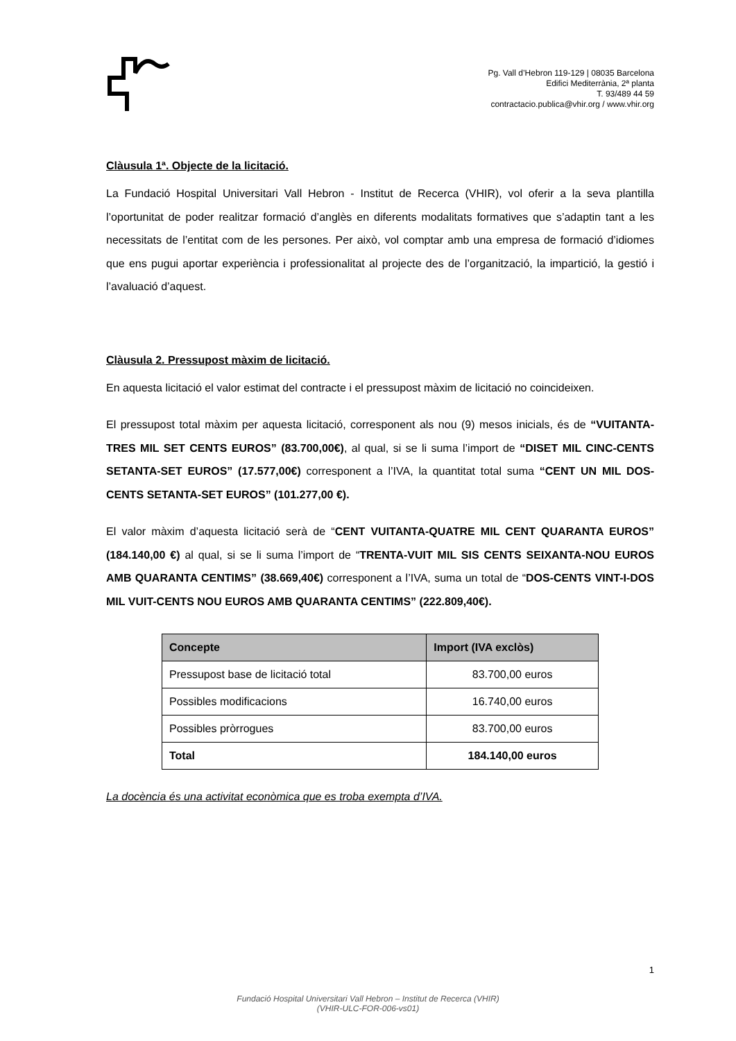Pg. Vall d’Hebron 119-129 | 08035 Barcelona
Edifici Mediterrània, 2ª planta
T. 93/489 44 59
contractacio.publica@vhir.org / www.vhir.org
Clàusula 1ª. Objecte de la licitació.
La Fundació Hospital Universitari Vall Hebron - Institut de Recerca (VHIR), vol oferir a la seva plantilla l’oportunitat de poder realitzar formació d’anglès en diferents modalitats formatives que s’adaptin tant a les necessitats de l’entitat com de les persones. Per això, vol comptar amb una empresa de formació d’idiomes que ens pugui aportar experiència i professionalitat al projecte des de l’organització, la impartició, la gestió i l’avaluació d’aquest.
Clàusula 2. Pressupost màxim de licitació.
En aquesta licitació el valor estimat del contracte i el pressupost màxim de licitació no coincideixen.
El pressupost total màxim per aquesta licitació, corresponent als nou (9) mesos inicials, és de “VUITANTA-TRES MIL SET CENTS EUROS” (83.700,00€), al qual, si se li suma l’import de “DISET MIL CINC-CENTS SETANTA-SET EUROS” (17.577,00€) corresponent a l’IVA, la quantitat total suma “CENT UN MIL DOS-CENTS SETANTA-SET EUROS” (101.277,00 €).
El valor màxim d’aquesta licitació serà de “CENT VUITANTA-QUATRE MIL CENT QUARANTA EUROS” (184.140,00 €) al qual, si se li suma l’import de “TRENTA-VUIT MIL SIS CENTS SEIXANTA-NOU EUROS AMB QUARANTA CENTIMS” (38.669,40€) corresponent a l’IVA, suma un total de “DOS-CENTS VINT-I-DOS MIL VUIT-CENTS NOU EUROS AMB QUARANTA CENTIMS” (222.809,40€).
| Concepte | Import (IVA exclòs) |
| --- | --- |
| Pressupost base de licitació total | 83.700,00 euros |
| Possibles modificacions | 16.740,00 euros |
| Possibles pròrrogues | 83.700,00 euros |
| Total | 184.140,00 euros |
La docència és una activitat econòmica que es troba exempta d’IVA.
1
Fundació Hospital Universitari Vall Hebron – Institut de Recerca (VHIR)
(VHIR-ULC-FOR-006-vs01)